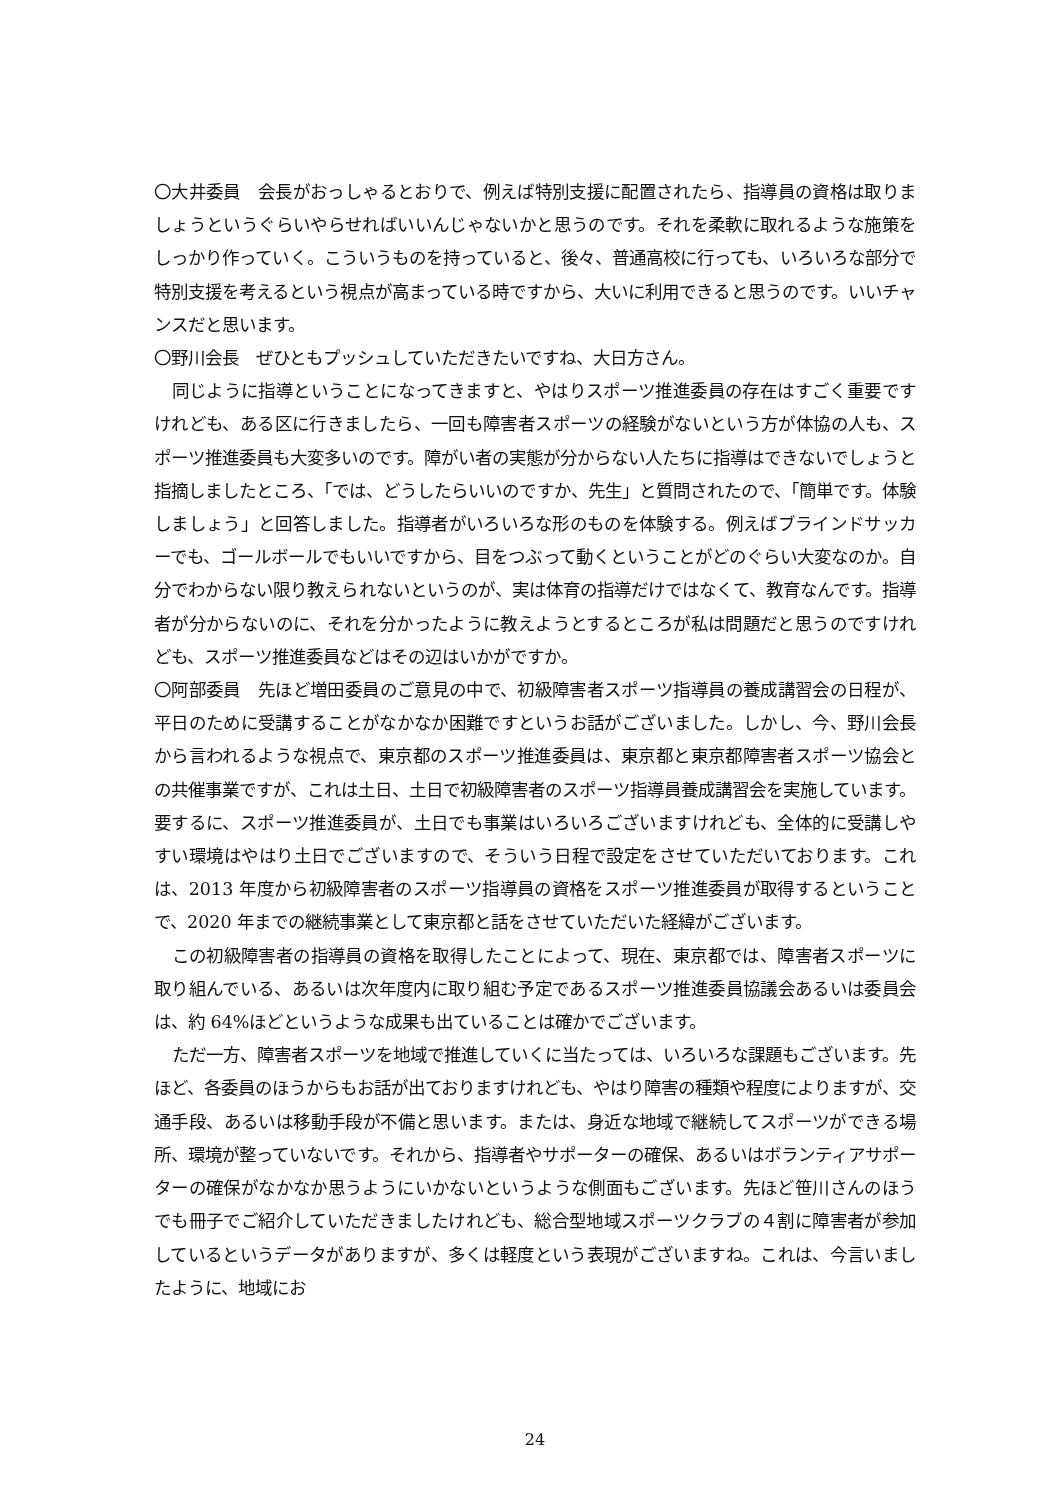〇大井委員　会長がおっしゃるとおりで、例えば特別支援に配置されたら、指導員の資格は取りましょうというぐらいやらせればいいんじゃないかと思うのです。それを柔軟に取れるような施策をしっかり作っていく。こういうものを持っていると、後々、普通高校に行っても、いろいろな部分で特別支援を考えるという視点が高まっている時ですから、大いに利用できると思うのです。いいチャンスだと思います。
〇野川会長　ぜひともプッシュしていただきたいですね、大日方さん。
同じように指導ということになってきますと、やはりスポーツ推進委員の存在はすごく重要ですけれども、ある区に行きましたら、一回も障害者スポーツの経験がないという方が体協の人も、スポーツ推進委員も大変多いのです。障がい者の実態が分からない人たちに指導はできないでしょうと指摘しましたところ、「では、どうしたらいいのですか、先生」と質問されたので、「簡単です。体験しましょう」と回答しました。指導者がいろいろな形のものを体験する。例えばブラインドサッカーでも、ゴールボールでもいいですから、目をつぶって動くということがどのぐらい大変なのか。自分でわからない限り教えられないというのが、実は体育の指導だけではなくて、教育なんです。指導者が分からないのに、それを分かったように教えようとするところが私は問題だと思うのですけれども、スポーツ推進委員などはその辺はいかがですか。
〇阿部委員　先ほど増田委員のご意見の中で、初級障害者スポーツ指導員の養成講習会の日程が、平日のために受講することがなかなか困難ですというお話がございました。しかし、今、野川会長から言われるような視点で、東京都のスポーツ推進委員は、東京都と東京都障害者スポーツ協会との共催事業ですが、これは土日、土日で初級障害者のスポーツ指導員養成講習会を実施しています。要するに、スポーツ推進委員が、土日でも事業はいろいろございますけれども、全体的に受講しやすい環境はやはり土日でございますので、そういう日程で設定をさせていただいております。これは、2013 年度から初級障害者のスポーツ指導員の資格をスポーツ推進委員が取得するということで、2020 年までの継続事業として東京都と話をさせていただいた経緯がございます。
この初級障害者の指導員の資格を取得したことによって、現在、東京都では、障害者スポーツに取り組んでいる、あるいは次年度内に取り組む予定であるスポーツ推進委員協議会あるいは委員会は、約 64%ほどというような成果も出ていることは確かでございます。
ただ一方、障害者スポーツを地域で推進していくに当たっては、いろいろな課題もございます。先ほど、各委員のほうからもお話が出ておりますけれども、やはり障害の種類や程度によりますが、交通手段、あるいは移動手段が不備と思います。または、身近な地域で継続してスポーツができる場所、環境が整っていないです。それから、指導者やサポーターの確保、あるいはボランティアサポーターの確保がなかなか思うようにいかないというような側面もございます。先ほど笹川さんのほうでも冊子でご紹介していただきましたけれども、総合型地域スポーツクラブの４割に障害者が参加しているというデータがありますが、多くは軽度という表現がございますね。これは、今言いましたように、地域にお
24